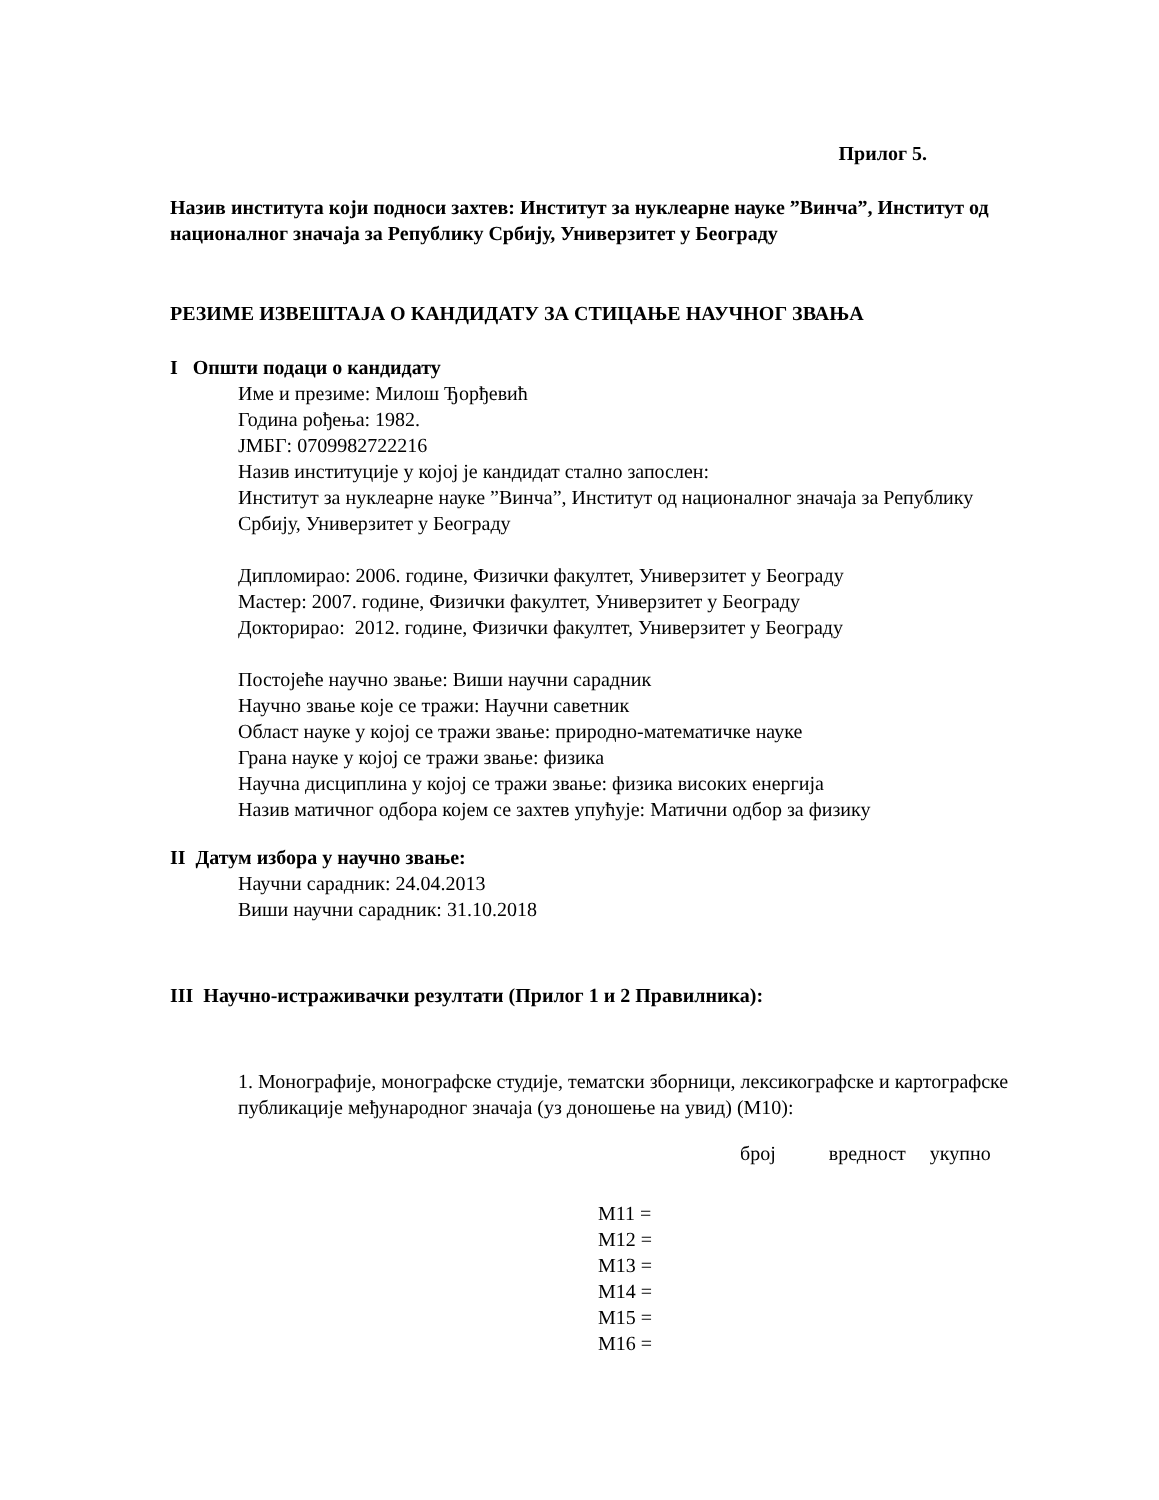Прилог 5.
Назив института који подноси захтев: Институт за нуклеарне науке ”Винча”, Институт од националног значаја за Републику Србију, Универзитет у Београду
РЕЗИМЕ ИЗВЕШТАЈА О КАНДИДАТУ ЗА СТИЦАЊЕ НАУЧНОГ ЗВАЊА
I Општи подаци о кандидату
Име и презиме: Милош Ђорђевић
Година рођења: 1982.
ЈМБГ: 0709982722216
Назив институције у којој је кандидат стално запослен:
Институт за нуклеарне науке ”Винча”, Институт од националног значаја за Републику Србију, Универзитет у Београду
Дипломирао: 2006. године, Физички факултет, Универзитет у Београду
Мастер: 2007. године, Физички факултет, Универзитет у Београду
Докторирао: 2012. године, Физички факултет, Универзитет у Београду
Постојеће научно звање: Виши научни сарадник
Научно звање које се тражи: Научни саветник
Област науке у којој се тражи звање: природно-математичке науке
Грана науке у којој се тражи звање: физика
Научна дисциплина у којој се тражи звање: физика високих енергија
Назив матичног одбора којем се захтев упућује: Матични одбор за физику
II Датум избора у научно звање:
Научни сарадник: 24.04.2013
Виши научни сарадник: 31.10.2018
III Научно-истраживачки резултати (Прилог 1 и 2 Правилника):
1. Монографије, монографске студије, тематски зборници, лексикографске и картографске публикације међународног значаја (уз доношење на увид) (М10):
| | број | вредност | укупно |
| --- | --- | --- | --- |
| М11 = | | | |
| М12 = | | | |
| М13 = | | | |
| М14 = | | | |
| М15 = | | | |
| М16 = | | | |